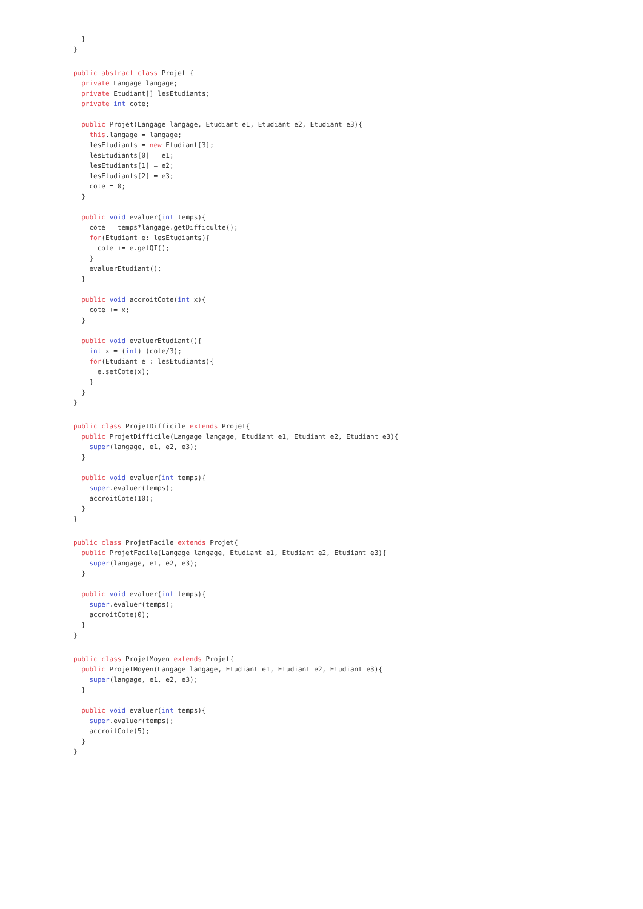}
}
public abstract class Projet {
  private Langage langage;
  private Etudiant[] lesEtudiants;
  private int cote;

  public Projet(Langage langage, Etudiant e1, Etudiant e2, Etudiant e3){
    this.langage = langage;
    lesEtudiants = new Etudiant[3];
    lesEtudiants[0] = e1;
    lesEtudiants[1] = e2;
    lesEtudiants[2] = e3;
    cote = 0;
  }

  public void evaluer(int temps){
    cote = temps*langage.getDifficulte();
    for(Etudiant e: lesEtudiants){
      cote += e.getQI();
    }
    evaluerEtudiant();
  }

  public void accroitCote(int x){
    cote += x;
  }

  public void evaluerEtudiant(){
    int x = (int) (cote/3);
    for(Etudiant e : lesEtudiants){
      e.setCote(x);
    }
  }
}
public class ProjetDifficile extends Projet{
  public ProjetDifficile(Langage langage, Etudiant e1, Etudiant e2, Etudiant e3){
    super(langage, e1, e2, e3);
  }

  public void evaluer(int temps){
    super.evaluer(temps);
    accroitCote(10);
  }
}
public class ProjetFacile extends Projet{
  public ProjetFacile(Langage langage, Etudiant e1, Etudiant e2, Etudiant e3){
    super(langage, e1, e2, e3);
  }

  public void evaluer(int temps){
    super.evaluer(temps);
    accroitCote(0);
  }
}
public class ProjetMoyen extends Projet{
  public ProjetMoyen(Langage langage, Etudiant e1, Etudiant e2, Etudiant e3){
    super(langage, e1, e2, e3);
  }

  public void evaluer(int temps){
    super.evaluer(temps);
    accroitCote(5);
  }
}